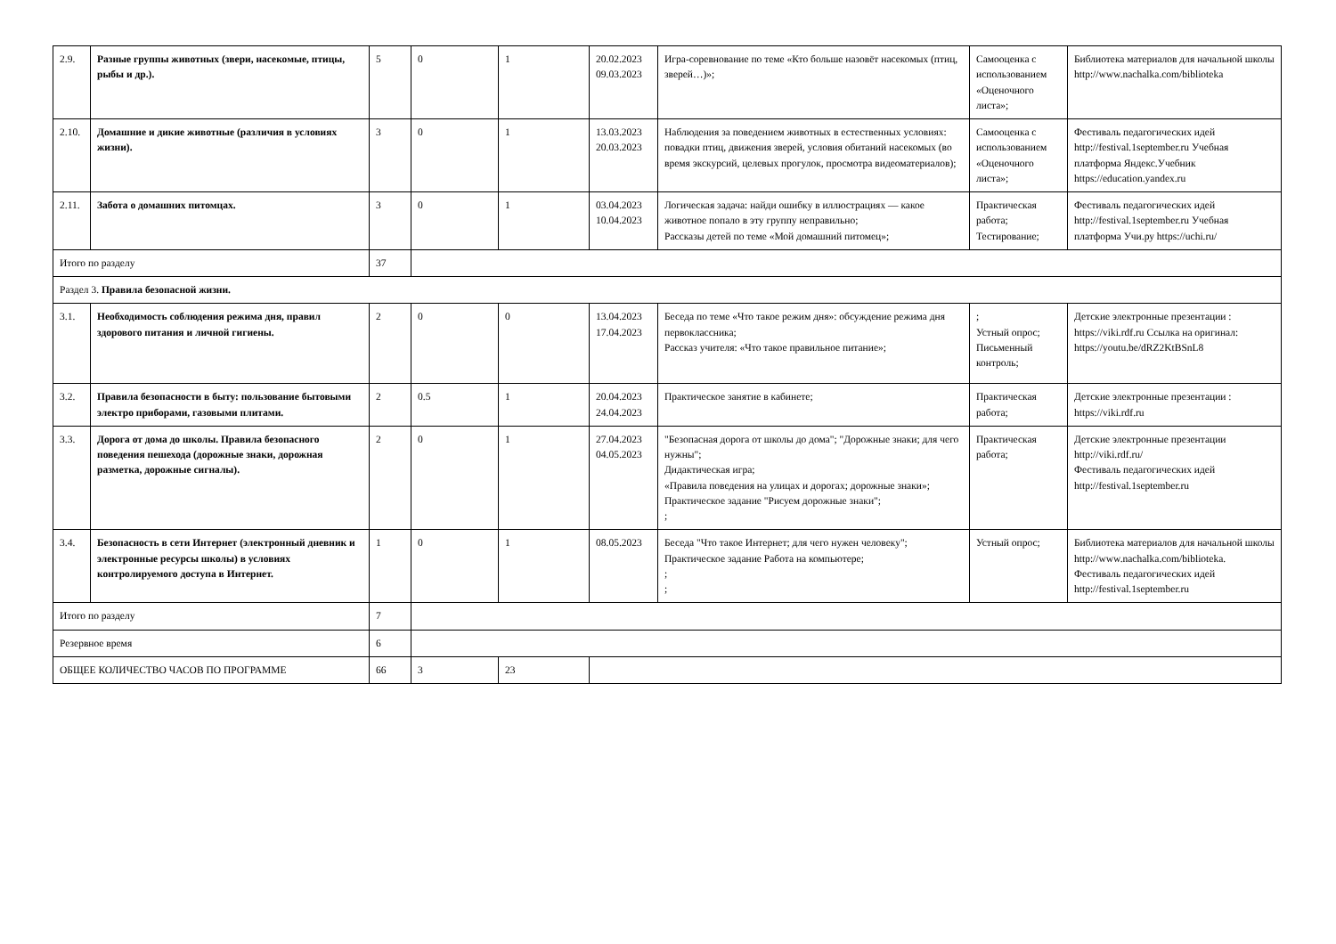| 2.9. | Разные группы животных (звери, насекомые, птицы, рыбы и др.). | 5 | 0 | 1 | 20.02.2023 09.03.2023 | Игра-соревнование по теме «Кто больше назовёт насекомых (птиц, зверей…)»; | Самооценка с использованием «Оценочного листа»; | Библиотека материалов для начальной школы http://www.nachalka.com/biblioteka |
| 2.10. | Домашние и дикие животные (различия в условиях жизни). | 3 | 0 | 1 | 13.03.2023 20.03.2023 | Наблюдения за поведением животных в естественных условиях: повадки птиц, движения зверей, условия обитаний насекомых (во время экскурсий, целевых прогулок, просмотра видеоматериалов); | Самооценка с использованием «Оценочного листа»; | Фестиваль педагогических идей http://festival.1september.ru Учебная платформа Яндекс.Учебник https://education.yandex.ru |
| 2.11. | Забота о домашних питомцах. | 3 | 0 | 1 | 03.04.2023 10.04.2023 | Логическая задача: найди ошибку в иллюстрациях — какое животное попало в эту группу неправильно; Рассказы детей по теме «Мой домашний питомец»; | Практическая работа; Тестирование; | Фестиваль педагогических идей http://festival.1september.ru Учебная платформа Учи.ру https://uchi.ru/ |
| Итого по разделу | | 37 | | | | | | |
| Раздел 3. Правила безопасной жизни. | | | | | | | | |
| 3.1. | Необходимость соблюдения режима дня, правил здорового питания и личной гигиены. | 2 | 0 | 0 | 13.04.2023 17.04.2023 | Беседа по теме «Что такое режим дня»: обсуждение режима дня первоклассника; Рассказ учителя: «Что такое правильное питание»; | ; Устный опрос; Письменный контроль; | Детские электронные презентации : https://viki.rdf.ru Ссылка на оригинал: https://youtu.be/dRZ2KtBSnL8 |
| 3.2. | Правила безопасности в быту: пользование бытовыми электро приборами, газовыми плитами. | 2 | 0.5 | 1 | 20.04.2023 24.04.2023 | Практическое занятие в кабинете; | Практическая работа; | Детские электронные презентации : https://viki.rdf.ru |
| 3.3. | Дорога от дома до школы. Правила безопасного поведения пешехода (дорожные знаки, дорожная разметка, дорожные сигналы). | 2 | 0 | 1 | 27.04.2023 04.05.2023 | "Безопасная дорога от школы до дома"; "Дорожные знаки; для чего нужны"; Дидактическая игра; «Правила поведения на улицах и дорогах; дорожные знаки»; Практическое задание "Рисуем дорожные знаки"; ; | Практическая работа; | Детские электронные презентации http://viki.rdf.ru/ Фестиваль педагогических идей http://festival.1september.ru |
| 3.4. | Безопасность в сети Интернет (электронный дневник и электронные ресурсы школы) в условиях контролируемого доступа в Интернет. | 1 | 0 | 1 | 08.05.2023 | Беседа "Что такое Интернет; для чего нужен человеку"; Практическое задание Работа на компьютере; ; ; | Устный опрос; | Библиотека материалов для начальной школы http://www.nachalka.com/biblioteka. Фестиваль педагогических идей http://festival.1september.ru |
| Итого по разделу | | 7 | | | | | | |
| Резервное время | | 6 | | | | | | |
| ОБЩЕЕ КОЛИЧЕСТВО ЧАСОВ ПО ПРОГРАММЕ | | 66 | 3 | 23 | | | | |